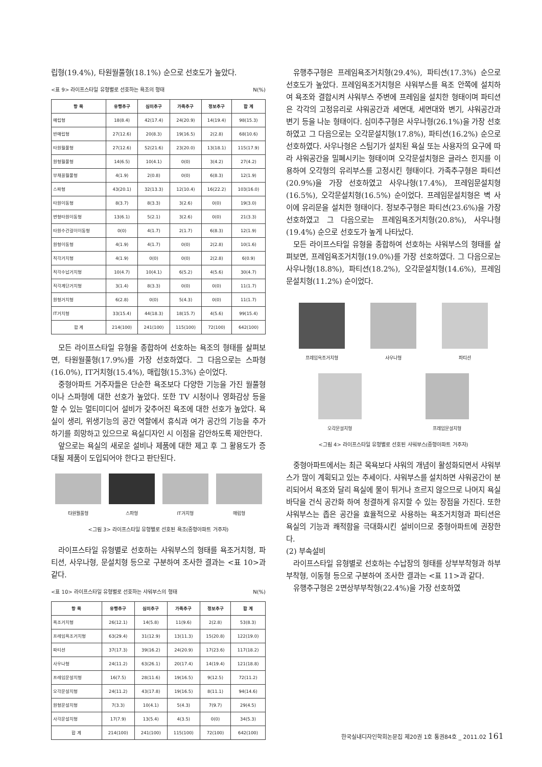립형(19.4%), 타원월풀형(18.1%) 순으로 선호도가 높았다.
<표 9> 라이프스타일 유형별로 선호하는 욕조의 형태 N(%)
| 항 목 | 유행추구 | 심미추구 | 가족추구 | 정보추구 | 합 계 |
| --- | --- | --- | --- | --- | --- |
| 매립형 | 18(8.4) | 42(17.4) | 24(20.9) | 14(19.4) | 98(15.3) |
| 반매립형 | 27(12.6) | 20(8.3) | 19(16.5) | 2(2.8) | 68(10.6) |
| 타원월풀형 | 27(12.6) | 52(21.6) | 23(20.0) | 13(18.1) | 115(17.9) |
| 원형월풀형 | 14(6.5) | 10(4.1) | 0(0) | 3(4.2) | 27(4.2) |
| 부채꼴월풀형 | 4(1.9) | 2(0.8) | 0(0) | 6(8.3) | 12(1.9) |
| 스파형 | 43(20.1) | 32(13.3) | 12(10.4) | 16(22.2) | 103(16.0) |
| 타원이동형 | 8(3.7) | 8(3.3) | 3(2.6) | 0(0) | 19(3.0) |
| 변형타원이동형 | 13(6.1) | 5(2.1) | 3(2.6) | 0(0) | 21(3.3) |
| 타원수건걸이이동형 | 0(0) | 4(1.7) | 2(1.7) | 6(8.3) | 12(1.9) |
| 원형이동형 | 4(1.9) | 4(1.7) | 0(0) | 2(2.8) | 10(1.6) |
| 직각거치형 | 4(1.9) | 0(0) | 0(0) | 2(2.8) | 6(0.9) |
| 직각수납거치형 | 10(4.7) | 10(4.1) | 6(5.2) | 4(5.6) | 30(4.7) |
| 직각계단거치형 | 3(1.4) | 8(3.3) | 0(0) | 0(0) | 11(1.7) |
| 원형거치형 | 6(2.8) | 0(0) | 5(4.3) | 0(0) | 11(1.7) |
| IT거치형 | 33(15.4) | 44(18.3) | 18(15.7) | 4(5.6) | 99(15.4) |
| 합 계 | 214(100) | 241(100) | 115(100) | 72(100) | 642(100) |
모든 라이프스타일 유형을 종합하여 선호하는 욕조의 형태를 살펴보면, 타원월풀형(17.9%)를 가장 선호하였다. 그 다음으로는 스파형(16.0%), IT거치형(15.4%), 매립형(15.3%) 순이었다.
중형아파트 거주자들은 단순한 욕조보다 다양한 기능을 가진 월풀형이나 스파형에 대한 선호가 높았다. 또한 TV 시청이나 영화감상 등을 할 수 있는 멀티미디어 설비가 갖추어진 욕조에 대한 선호가 높았다. 욕실이 생리, 위생기능의 공간 역할에서 휴식과 여가 공간의 기능을 추가하기를 희망하고 있으므로 욕실디자인 시 이점을 감안하도록 제안한다.
앞으로는 욕실의 새로운 설비나 제품에 대한 제고 후 그 활용도가 증대될 제품이 도입되어야 한다고 판단된다.
타원월풀형 스파형 IT거치형 매립형
<그림 3> 라이프스타일 유형별로 선호된 욕조(중형아파트 거주자)
라이프스타일 유형별로 선호하는 샤워부스의 형태를 욕조거치형, 파티션, 사우나형, 문설치형 등으로 구분하여 조사한 결과는 <표 10>과 같다.
<표 10> 라이프스타일 유형별로 선호하는 샤워부스의 형태 N(%)
| 항 목 | 유행추구 | 심미추구 | 가족추구 | 정보추구 | 합 계 |
| --- | --- | --- | --- | --- | --- |
| 욕조거치형 | 26(12.1) | 14(5.8) | 11(9.6) | 2(2.8) | 53(8.3) |
| 프레임욕조거치형 | 63(29.4) | 31(12.9) | 13(11.3) | 15(20.8) | 122(19.0) |
| 파티션 | 37(17.3) | 39(16.2) | 24(20.9) | 17(23.6) | 117(18.2) |
| 사우나형 | 24(11.2) | 63(26.1) | 20(17.4) | 14(19.4) | 121(18.8) |
| 프레임문설치형 | 16(7.5) | 28(11.6) | 19(16.5) | 9(12.5) | 72(11.2) |
| 오각문설치형 | 24(11.2) | 43(17.8) | 19(16.5) | 8(11.1) | 94(14.6) |
| 원형문설치형 | 7(3.3) | 10(4.1) | 5(4.3) | 7(9.7) | 29(4.5) |
| 사각문설치형 | 17(7.9) | 13(5.4) | 4(3.5) | 0(0) | 34(5.3) |
| 합 계 | 214(100) | 241(100) | 115(100) | 72(100) | 642(100) |
유행추구형은 프레임욕조거치형(29.4%), 파티션(17.3%) 순으로 선호도가 높았다. 프레임욕조거치형은 샤워부스를 욕조 안쪽에 설치하여 욕조와 결합시켜 샤워부스 주변에 프레임을 설치한 형태이며 파티션은 각각의 고정유리로 샤워공간과 세면대, 세면대와 변기, 샤워공간과 변기 등을 나눈 형태이다. 심미추구형은 사우나형(26.1%)을 가장 선호하였고 그 다음으로는 오각문설치형(17.8%), 파티션(16.2%) 순으로 선호하였다. 사우나형은 스팀기가 설치된 욕실 또는 사용자의 요구에 따라 샤워공간을 밀폐시키는 형태이며 오각문설치형은 글라스 힌지를 이용하여 오각형의 유리부스를 고정시킨 형태이다. 가족추구형은 파티션(20.9%)을 가장 선호하였고 사우나형(17.4%), 프레임문설치형(16.5%), 오각문설치형(16.5%) 순이었다. 프레임문설치형은 벽 사이에 유리문을 설치한 형태이다. 정보추구형은 파티션(23.6%)을 가장 선호하였고 그 다음으로는 프레임욕조거치형(20.8%), 사우나형(19.4%) 순으로 선호도가 높게 나타났다.
모든 라이프스타일 유형을 종합하여 선호하는 샤워부스의 형태를 살펴보면, 프레임욕조거치형(19.0%)를 가장 선호하였다. 그 다음으로는 사우나형(18.8%), 파티션(18.2%), 오각문설치형(14.6%), 프레임문설치형(11.2%) 순이었다.
프레임욕조거치형 사우나형 파티션
오각문설치형 프레임문설치형
<그림 4> 라이프스타일 유형별로 선호된 샤워부스(중형아파트 거주자)
중형아파트에서는 최근 목욕보다 샤워의 개념이 활성화되면서 샤워부스가 많이 계획되고 있는 추세이다. 샤워부스를 설치하면 샤워공간이 분리되어서 욕조와 달리 욕실에 물이 튀거나 흐르지 않으므로 나머지 욕실 바닥을 건식 공간화 하여 청결하게 유지할 수 있는 장점을 가진다. 또한 샤워부스는 좁은 공간을 효율적으로 사용하는 욕조거치형과 파티션은 욕실의 기능과 쾌적함을 극대화시킨 설비이므로 중형아파트에 권장한다.
(2) 부속설비
라이프스타일 유형별로 선호하는 수납장의 형태를 상부부착형과 하부부착형, 이동형 등으로 구분하여 조사한 결과는 <표 11>과 같다.
유행추구형은 2면상부부착형(22.4%)을 가장 선호하였
한국실내디자인학회논문집 제20권 1호 통권84호 _ 2011.02 161